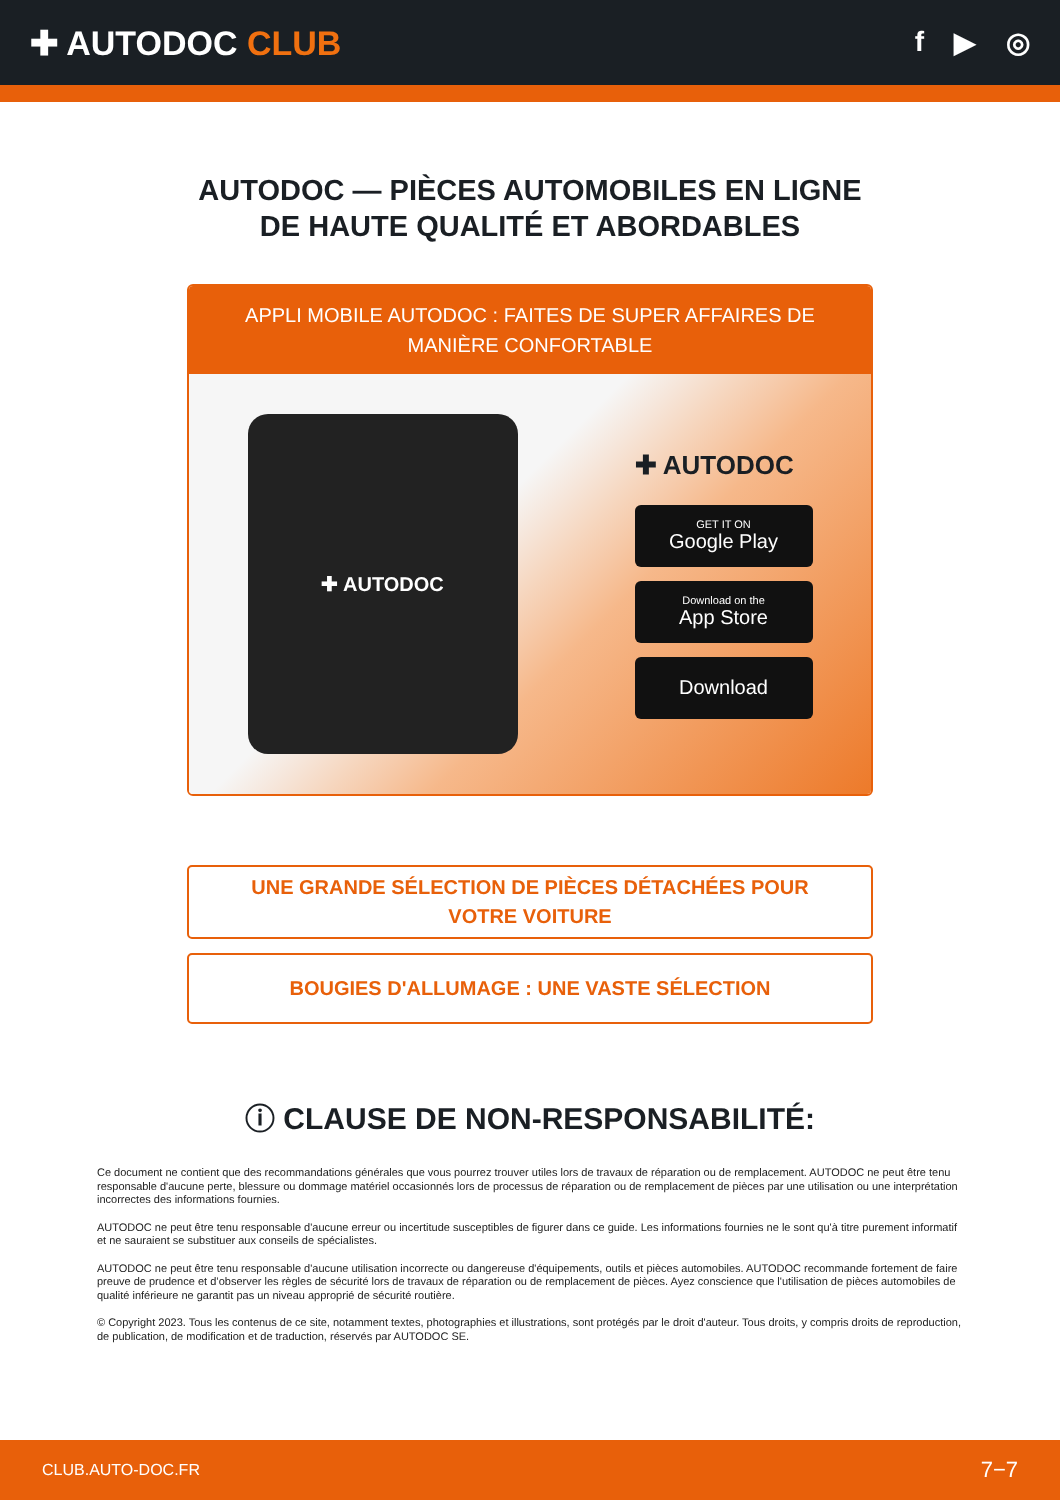✚ AUTODOC CLUB
f ▶ ◎
AUTODOC — PIÈCES AUTOMOBILES EN LIGNE DE HAUTE QUALITÉ ET ABORDABLES
APPLI MOBILE AUTODOC : FAITES DE SUPER AFFAIRES DE MANIÈRE CONFORTABLE
✚ AUTODOC
✚ AUTODOC
GET IT ON
Google Play
Download on the
App Store
Download
UNE GRANDE SÉLECTION DE PIÈCES DÉTACHÉES POUR VOTRE VOITURE
BOUGIES D'ALLUMAGE : UNE VASTE SÉLECTION
ⓘ CLAUSE DE NON-RESPONSABILITÉ:
Ce document ne contient que des recommandations générales que vous pourrez trouver utiles lors de travaux de réparation ou de remplacement. AUTODOC ne peut être tenu responsable d'aucune perte, blessure ou dommage matériel occasionnés lors de processus de réparation ou de remplacement de pièces par une utilisation ou une interprétation incorrectes des informations fournies.
AUTODOC ne peut être tenu responsable d'aucune erreur ou incertitude susceptibles de figurer dans ce guide. Les informations fournies ne le sont qu'à titre purement informatif et ne sauraient se substituer aux conseils de spécialistes.
AUTODOC ne peut être tenu responsable d'aucune utilisation incorrecte ou dangereuse d'équipements, outils et pièces automobiles. AUTODOC recommande fortement de faire preuve de prudence et d’observer les règles de sécurité lors de travaux de réparation ou de remplacement de pièces. Ayez conscience que l'utilisation de pièces automobiles de qualité inférieure ne garantit pas un niveau approprié de sécurité routière.
© Copyright 2023. Tous les contenus de ce site, notamment textes, photographies et illustrations, sont protégés par le droit d'auteur. Tous droits, y compris droits de reproduction, de publication, de modification et de traduction, réservés par AUTODOC SE.
CLUB.AUTO-DOC.FR 7−7